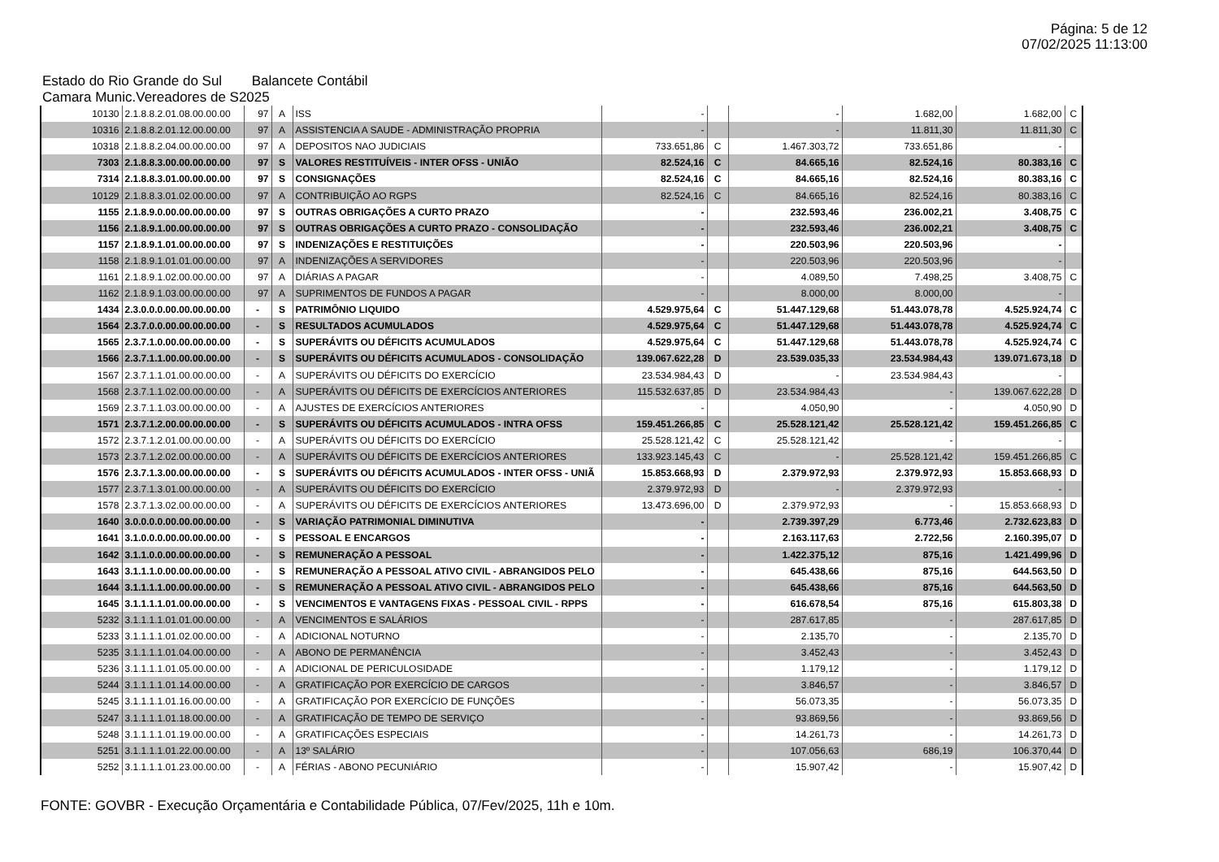Página: 5 de 12
07/02/2025 11:13:00
Estado do Rio Grande do Sul Balancete Contábil
Camara Munic.Vereadores de S2025
| 10130 | 2.1.8.8.2.01.08.00.00.00 | 97 | A | ISS | - | | - | 1.682,00 | 1.682,00 | C |
| 10316 | 2.1.8.8.2.01.12.00.00.00 | 97 | A | ASSISTENCIA A SAUDE - ADMINISTRAÇÃO PROPRIA | - | | - | 11.811,30 | 11.811,30 | C |
| 10318 | 2.1.8.8.2.04.00.00.00.00 | 97 | A | DEPOSITOS NAO JUDICIAIS | 733.651,86 | C | 1.467.303,72 | 733.651,86 | - | |
| 7303 | 2.1.8.8.3.00.00.00.00.00 | 97 | S | VALORES RESTITUÍVEIS - INTER OFSS - UNIÃO | 82.524,16 | C | 84.665,16 | 82.524,16 | 80.383,16 | C |
| 7314 | 2.1.8.8.3.01.00.00.00.00 | 97 | S | CONSIGNAÇÕES | 82.524,16 | C | 84.665,16 | 82.524,16 | 80.383,16 | C |
| 10129 | 2.1.8.8.3.01.02.00.00.00 | 97 | A | CONTRIBUIÇÃO AO RGPS | 82.524,16 | C | 84.665,16 | 82.524,16 | 80.383,16 | C |
| 1155 | 2.1.8.9.0.00.00.00.00.00 | 97 | S | OUTRAS OBRIGAÇÕES A CURTO PRAZO | - | | 232.593,46 | 236.002,21 | 3.408,75 | C |
| 1156 | 2.1.8.9.1.00.00.00.00.00 | 97 | S | OUTRAS OBRIGAÇÕES A CURTO PRAZO - CONSOLIDAÇÃO | - | | 232.593,46 | 236.002,21 | 3.408,75 | C |
| 1157 | 2.1.8.9.1.01.00.00.00.00 | 97 | S | INDENIZAÇÕES E RESTITUIÇÕES | - | | 220.503,96 | 220.503,96 | - | |
| 1158 | 2.1.8.9.1.01.01.00.00.00 | 97 | A | INDENIZAÇÕES A SERVIDORES | - | | 220.503,96 | 220.503,96 | - | |
| 1161 | 2.1.8.9.1.02.00.00.00.00 | 97 | A | DIÁRIAS A PAGAR | - | | 4.089,50 | 7.498,25 | 3.408,75 | C |
| 1162 | 2.1.8.9.1.03.00.00.00.00 | 97 | A | SUPRIMENTOS DE FUNDOS A PAGAR | - | | 8.000,00 | 8.000,00 | - | |
| 1434 | 2.3.0.0.0.00.00.00.00.00 | - | S | PATRIMÔNIO LIQUIDO | 4.529.975,64 | C | 51.447.129,68 | 51.443.078,78 | 4.525.924,74 | C |
| 1564 | 2.3.7.0.0.00.00.00.00.00 | - | S | RESULTADOS ACUMULADOS | 4.529.975,64 | C | 51.447.129,68 | 51.443.078,78 | 4.525.924,74 | C |
| 1565 | 2.3.7.1.0.00.00.00.00.00 | - | S | SUPERÁVITS OU DÉFICITS ACUMULADOS | 4.529.975,64 | C | 51.447.129,68 | 51.443.078,78 | 4.525.924,74 | C |
| 1566 | 2.3.7.1.1.00.00.00.00.00 | - | S | SUPERÁVITS OU DÉFICITS ACUMULADOS - CONSOLIDAÇÃO | 139.067.622,28 | D | 23.539.035,33 | 23.534.984,43 | 139.071.673,18 | D |
| 1567 | 2.3.7.1.1.01.00.00.00.00 | - | A | SUPERÁVITS OU DÉFICITS DO EXERCÍCIO | 23.534.984,43 | D | - | 23.534.984,43 | - | |
| 1568 | 2.3.7.1.1.02.00.00.00.00 | - | A | SUPERÁVITS OU DÉFICITS DE EXERCÍCIOS ANTERIORES | 115.532.637,85 | D | 23.534.984,43 | - | 139.067.622,28 | D |
| 1569 | 2.3.7.1.1.03.00.00.00.00 | - | A | AJUSTES DE EXERCÍCIOS ANTERIORES | - | | 4.050,90 | - | 4.050,90 | D |
| 1571 | 2.3.7.1.2.00.00.00.00.00 | - | S | SUPERÁVITS OU DÉFICITS ACUMULADOS - INTRA OFSS | 159.451.266,85 | C | 25.528.121,42 | 25.528.121,42 | 159.451.266,85 | C |
| 1572 | 2.3.7.1.2.01.00.00.00.00 | - | A | SUPERÁVITS OU DÉFICITS DO EXERCÍCIO | 25.528.121,42 | C | 25.528.121,42 | - | - | |
| 1573 | 2.3.7.1.2.02.00.00.00.00 | - | A | SUPERÁVITS OU DÉFICITS DE EXERCÍCIOS ANTERIORES | 133.923.145,43 | C | - | 25.528.121,42 | 159.451.266,85 | C |
| 1576 | 2.3.7.1.3.00.00.00.00.00 | - | S | SUPERÁVITS OU DÉFICITS ACUMULADOS - INTER OFSS - UNIÃ | 15.853.668,93 | D | 2.379.972,93 | 2.379.972,93 | 15.853.668,93 | D |
| 1577 | 2.3.7.1.3.01.00.00.00.00 | - | A | SUPERÁVITS OU DÉFICITS DO EXERCÍCIO | 2.379.972,93 | D | - | 2.379.972,93 | - | |
| 1578 | 2.3.7.1.3.02.00.00.00.00 | - | A | SUPERÁVITS OU DÉFICITS DE EXERCÍCIOS ANTERIORES | 13.473.696,00 | D | 2.379.972,93 | - | 15.853.668,93 | D |
| 1640 | 3.0.0.0.0.00.00.00.00.00 | - | S | VARIAÇÃO PATRIMONIAL DIMINUTIVA | - | | 2.739.397,29 | 6.773,46 | 2.732.623,83 | D |
| 1641 | 3.1.0.0.0.00.00.00.00.00 | - | S | PESSOAL E ENCARGOS | - | | 2.163.117,63 | 2.722,56 | 2.160.395,07 | D |
| 1642 | 3.1.1.0.0.00.00.00.00.00 | - | S | REMUNERAÇÃO A PESSOAL | - | | 1.422.375,12 | 875,16 | 1.421.499,96 | D |
| 1643 | 3.1.1.1.0.00.00.00.00.00 | - | S | REMUNERAÇÃO A PESSOAL ATIVO CIVIL - ABRANGIDOS PELO | - | | 645.438,66 | 875,16 | 644.563,50 | D |
| 1644 | 3.1.1.1.1.00.00.00.00.00 | - | S | REMUNERAÇÃO A PESSOAL ATIVO CIVIL - ABRANGIDOS PELO | - | | 645.438,66 | 875,16 | 644.563,50 | D |
| 1645 | 3.1.1.1.1.01.00.00.00.00 | - | S | VENCIMENTOS E VANTAGENS FIXAS - PESSOAL CIVIL - RPPS | - | | 616.678,54 | 875,16 | 615.803,38 | D |
| 5232 | 3.1.1.1.1.01.01.00.00.00 | - | A | VENCIMENTOS E SALÁRIOS | - | | 287.617,85 | - | 287.617,85 | D |
| 5233 | 3.1.1.1.1.01.02.00.00.00 | - | A | ADICIONAL NOTURNO | - | | 2.135,70 | - | 2.135,70 | D |
| 5235 | 3.1.1.1.1.01.04.00.00.00 | - | A | ABONO DE PERMANÊNCIA | - | | 3.452,43 | - | 3.452,43 | D |
| 5236 | 3.1.1.1.1.01.05.00.00.00 | - | A | ADICIONAL DE PERICULOSIDADE | - | | 1.179,12 | - | 1.179,12 | D |
| 5244 | 3.1.1.1.1.01.14.00.00.00 | - | A | GRATIFICAÇÃO POR EXERCÍCIO DE CARGOS | - | | 3.846,57 | - | 3.846,57 | D |
| 5245 | 3.1.1.1.1.01.16.00.00.00 | - | A | GRATIFICAÇÃO POR EXERCÍCIO DE FUNÇÕES | - | | 56.073,35 | - | 56.073,35 | D |
| 5247 | 3.1.1.1.1.01.18.00.00.00 | - | A | GRATIFICAÇÃO DE TEMPO DE SERVIÇO | - | | 93.869,56 | - | 93.869,56 | D |
| 5248 | 3.1.1.1.1.01.19.00.00.00 | - | A | GRATIFICAÇÕES ESPECIAIS | - | | 14.261,73 | - | 14.261,73 | D |
| 5251 | 3.1.1.1.1.01.22.00.00.00 | - | A | 13º SALÁRIO | - | | 107.056,63 | 686,19 | 106.370,44 | D |
| 5252 | 3.1.1.1.1.01.23.00.00.00 | - | A | FÉRIAS - ABONO PECUNIÁRIO | - | | 15.907,42 | - | 15.907,42 | D |
FONTE: GOVBR - Execução Orçamentária e Contabilidade Pública, 07/Fev/2025, 11h e 10m.